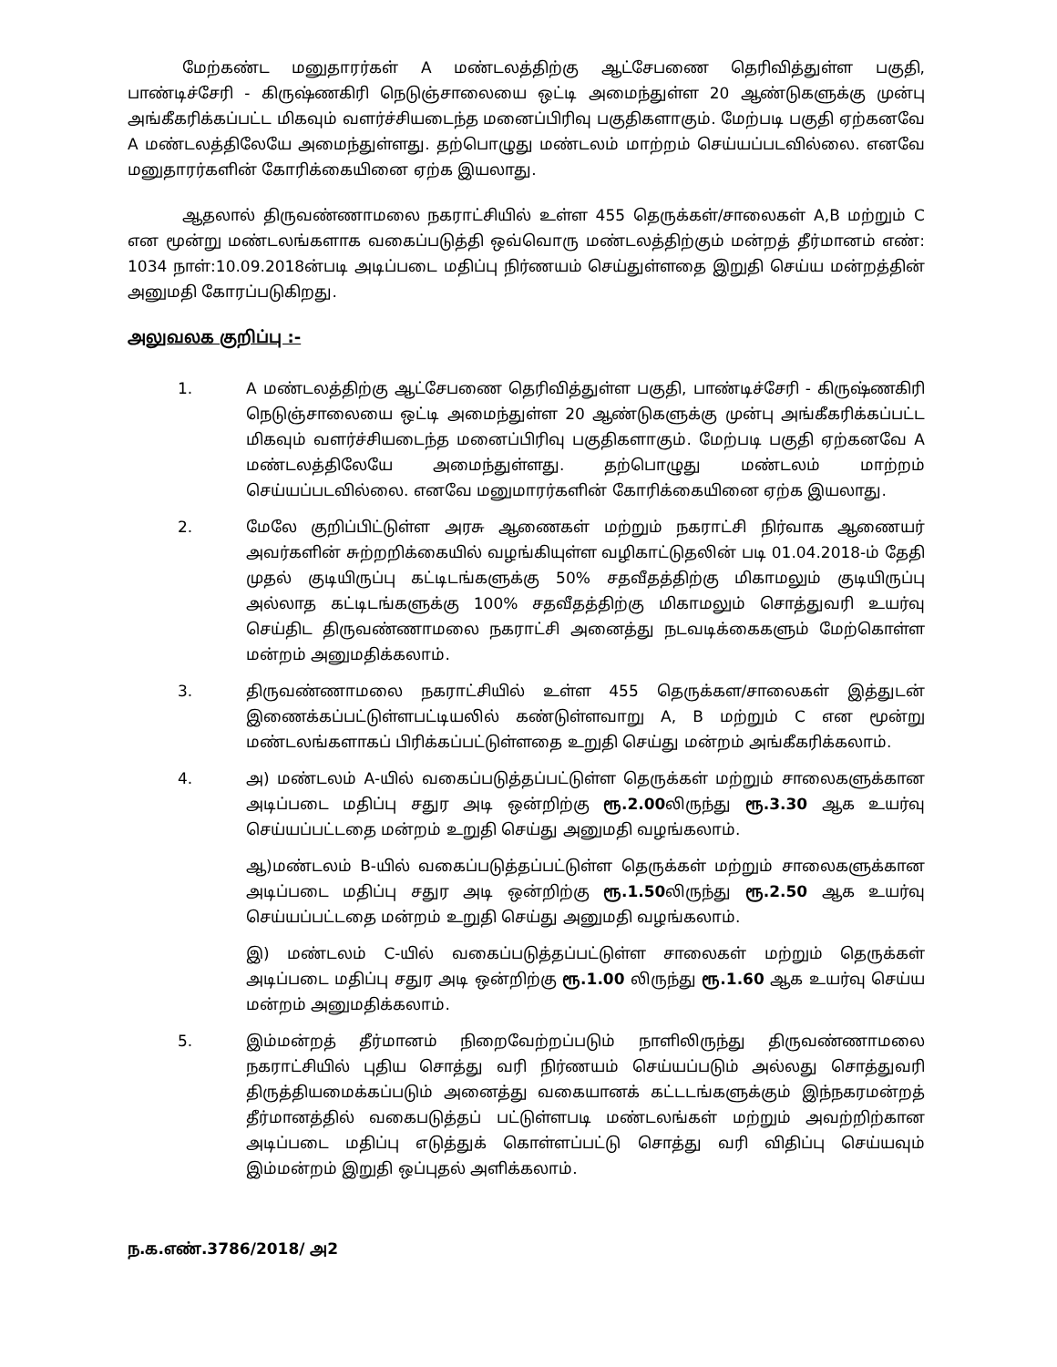மேற்கண்ட மனுதாரர்கள் A மண்டலத்திற்கு ஆட்சேபணை தெரிவித்துள்ள பகுதி, பாண்டிச்சேரி - கிருஷ்ணகிரி நெடுஞ்சாலையை ஒட்டி அமைந்துள்ள 20 ஆண்டுகளுக்கு முன்பு அங்கீகரிக்கப்பட்ட மிகவும் வளர்ச்சியடைந்த மனைப்பிரிவு பகுதிகளாகும். மேற்படி பகுதி ஏற்கனவே A மண்டலத்திலேயே அமைந்துள்ளது. தற்பொழுது மண்டலம் மாற்றம் செய்யப்படவில்லை. எனவே மனுதாரர்களின் கோரிக்கையினை ஏற்க இயலாது.
ஆதலால் திருவண்ணாமலை நகராட்சியில் உள்ள 455 தெருக்கள்/சாலைகள் A,B மற்றும் C என மூன்று மண்டலங்களாக வகைப்படுத்தி ஒவ்வொரு மண்டலத்திற்கும் மன்றத் தீர்மானம் எண்: 1034 நாள்:10.09.2018ன்படி அடிப்படை மதிப்பு நிர்ணயம் செய்துள்ளதை இறுதி செய்ய மன்றத்தின் அனுமதி கோரப்படுகிறது.
அலுவலக குறிப்பு :-
1. A மண்டலத்திற்கு ஆட்சேபணை தெரிவித்துள்ள பகுதி, பாண்டிச்சேரி - கிருஷ்ணகிரி நெடுஞ்சாலையை ஒட்டி அமைந்துள்ள 20 ஆண்டுகளுக்கு முன்பு அங்கீகரிக்கப்பட்ட மிகவும் வளர்ச்சியடைந்த மனைப்பிரிவு பகுதிகளாகும். மேற்படி பகுதி ஏற்கனவே A மண்டலத்திலேயே அமைந்துள்ளது. தற்பொழுது மண்டலம் மாற்றம் செய்யப்படவில்லை. எனவே மனுமாரர்களின் கோரிக்கையினை ஏற்க இயலாது.
2. மேலே குறிப்பிட்டுள்ள அரசு ஆணைகள் மற்றும் நகராட்சி நிர்வாக ஆணையர் அவர்களின் சுற்றறிக்கையில் வழங்கியுள்ள வழிகாட்டுதலின் படி 01.04.2018-ம் தேதி முதல் குடியிருப்பு கட்டிடங்களுக்கு 50% சதவீதத்திற்கு மிகாமலும் குடியிருப்பு அல்லாத கட்டிடங்களுக்கு 100% சதவீதத்திற்கு மிகாமலும் சொத்துவரி உயர்வு செய்திட திருவண்ணாமலை நகராட்சி அனைத்து நடவடிக்கைகளும் மேற்கொள்ள மன்றம் அனுமதிக்கலாம்.
3. திருவண்ணாமலை நகராட்சியில் உள்ள 455 தெருக்கள/சாலைகள் இத்துடன் இணைக்கப்பட்டுள்ளபட்டியலில் கண்டுள்ளவாறு A, B மற்றும் C என மூன்று மண்டலங்களாகப் பிரிக்கப்பட்டுள்ளதை உறுதி செய்து மன்றம் அங்கீகரிக்கலாம்.
4. அ) மண்டலம் A-யில் வகைப்படுத்தப்பட்டுள்ள தெருக்கள் மற்றும் சாலைகளுக்கான அடிப்படை மதிப்பு சதுர அடி ஒன்றிற்கு ரூ.2.00லிருந்து ரூ.3.30 ஆக உயர்வு செய்யப்பட்டதை மன்றம் உறுதி செய்து அனுமதி வழங்கலாம்.
ஆ)மண்டலம் B-யில் வகைப்படுத்தப்பட்டுள்ள தெருக்கள் மற்றும் சாலைகளுக்கான அடிப்படை மதிப்பு சதுர அடி ஒன்றிற்கு ரூ.1.50லிருந்து ரூ.2.50 ஆக உயர்வு செய்யப்பட்டதை மன்றம் உறுதி செய்து அனுமதி வழங்கலாம்.
இ) மண்டலம் C-யில் வகைப்படுத்தப்பட்டுள்ள சாலைகள் மற்றும் தெருக்கள் அடிப்படை மதிப்பு சதுர அடி ஒன்றிற்கு ரூ.1.00 லிருந்து ரூ.1.60 ஆக உயர்வு செய்ய மன்றம் அனுமதிக்கலாம்.
5. இம்மன்றத் தீர்மானம் நிறைவேற்றப்படும் நாளிலிருந்து திருவண்ணாமலை நகராட்சியில் புதிய சொத்து வரி நிர்ணயம் செய்யப்படும் அல்லது சொத்துவரி திருத்தியமைக்கப்படும் அனைத்து வகையானக் கட்டடங்களுக்கும் இந்நகரமன்றத் தீர்மானத்தில் வகைபடுத்தப் பட்டுள்ளபடி மண்டலங்கள் மற்றும் அவற்றிற்கான அடிப்படை மதிப்பு எடுத்துக் கொள்ளப்பட்டு சொத்து வரி விதிப்பு செய்யவும் இம்மன்றம் இறுதி ஒப்புதல் அளிக்கலாம்.
ந.க.எண்.3786/2018/ அ2